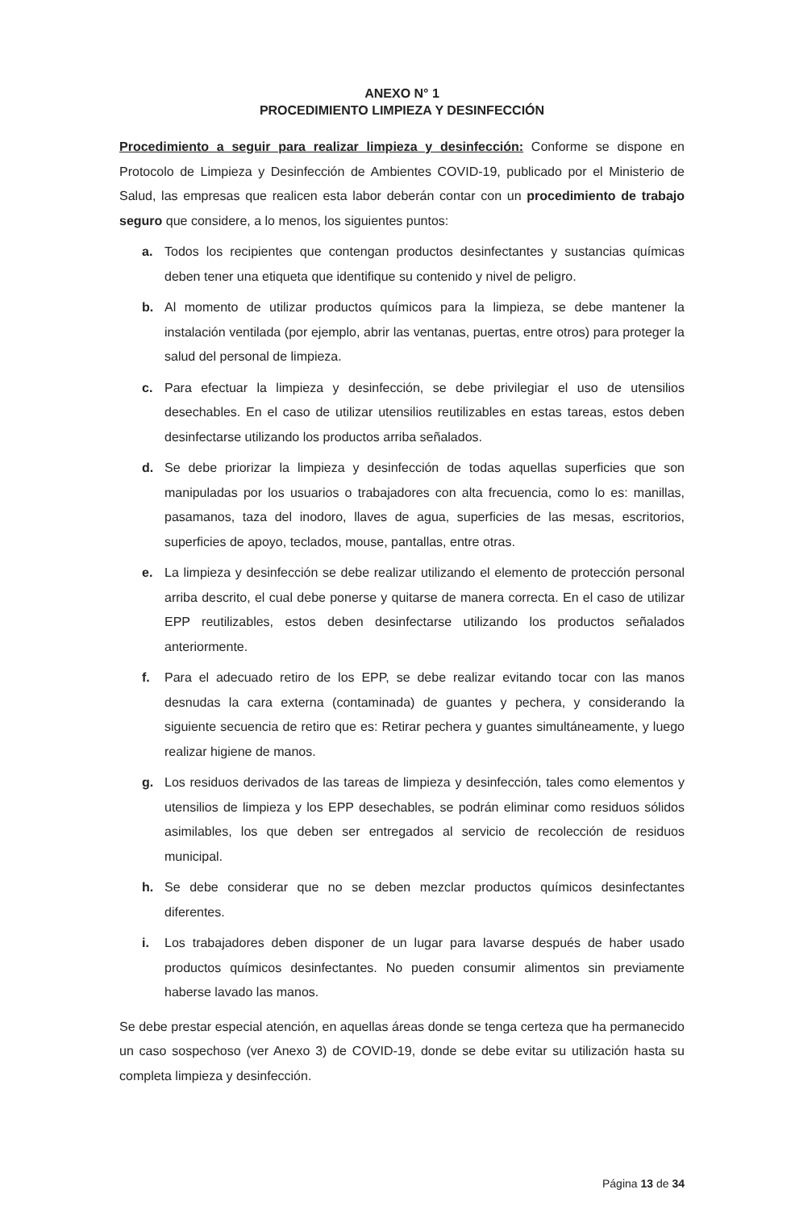ANEXO N° 1
PROCEDIMIENTO LIMPIEZA Y DESINFECCIÓN
Procedimiento a seguir para realizar limpieza y desinfección: Conforme se dispone en Protocolo de Limpieza y Desinfección de Ambientes COVID-19, publicado por el Ministerio de Salud, las empresas que realicen esta labor deberán contar con un procedimiento de trabajo seguro que considere, a lo menos, los siguientes puntos:
a. Todos los recipientes que contengan productos desinfectantes y sustancias químicas deben tener una etiqueta que identifique su contenido y nivel de peligro.
b. Al momento de utilizar productos químicos para la limpieza, se debe mantener la instalación ventilada (por ejemplo, abrir las ventanas, puertas, entre otros) para proteger la salud del personal de limpieza.
c. Para efectuar la limpieza y desinfección, se debe privilegiar el uso de utensilios desechables. En el caso de utilizar utensilios reutilizables en estas tareas, estos deben desinfectarse utilizando los productos arriba señalados.
d. Se debe priorizar la limpieza y desinfección de todas aquellas superficies que son manipuladas por los usuarios o trabajadores con alta frecuencia, como lo es: manillas, pasamanos, taza del inodoro, llaves de agua, superficies de las mesas, escritorios, superficies de apoyo, teclados, mouse, pantallas, entre otras.
e. La limpieza y desinfección se debe realizar utilizando el elemento de protección personal arriba descrito, el cual debe ponerse y quitarse de manera correcta. En el caso de utilizar EPP reutilizables, estos deben desinfectarse utilizando los productos señalados anteriormente.
f. Para el adecuado retiro de los EPP, se debe realizar evitando tocar con las manos desnudas la cara externa (contaminada) de guantes y pechera, y considerando la siguiente secuencia de retiro que es: Retirar pechera y guantes simultáneamente, y luego realizar higiene de manos.
g. Los residuos derivados de las tareas de limpieza y desinfección, tales como elementos y utensilios de limpieza y los EPP desechables, se podrán eliminar como residuos sólidos asimilables, los que deben ser entregados al servicio de recolección de residuos municipal.
h. Se debe considerar que no se deben mezclar productos químicos desinfectantes diferentes.
i. Los trabajadores deben disponer de un lugar para lavarse después de haber usado productos químicos desinfectantes. No pueden consumir alimentos sin previamente haberse lavado las manos.
Se debe prestar especial atención, en aquellas áreas donde se tenga certeza que ha permanecido un caso sospechoso (ver Anexo 3) de COVID-19, donde se debe evitar su utilización hasta su completa limpieza y desinfección.
Página 13 de 34